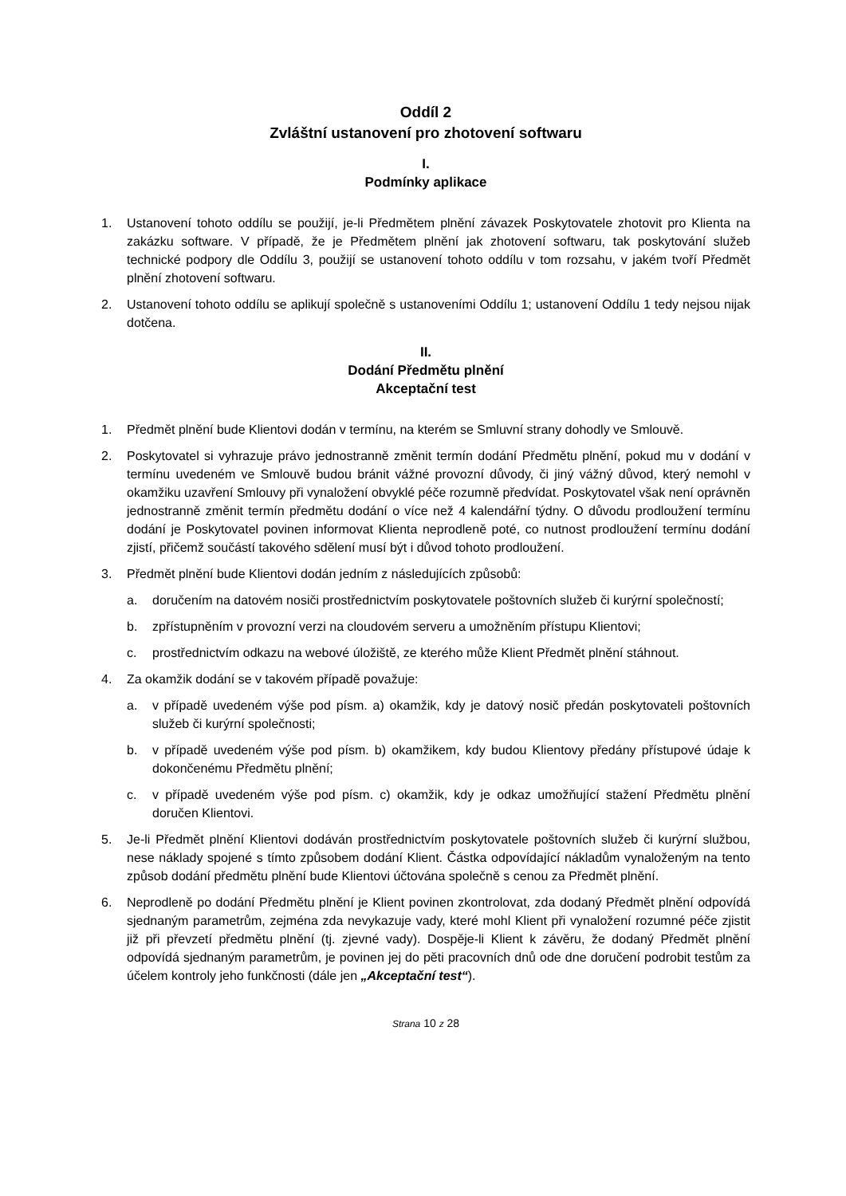Oddíl 2
Zvláštní ustanovení pro zhotovení softwaru
I.
Podmínky aplikace
1. Ustanovení tohoto oddílu se použijí, je-li Předmětem plnění závazek Poskytovatele zhotovit pro Klienta na zakázku software. V případě, že je Předmětem plnění jak zhotovení softwaru, tak poskytování služeb technické podpory dle Oddílu 3, použijí se ustanovení tohoto oddílu v tom rozsahu, v jakém tvoří Předmět plnění zhotovení softwaru.
2. Ustanovení tohoto oddílu se aplikují společně s ustanoveními Oddílu 1; ustanovení Oddílu 1 tedy nejsou nijak dotčena.
II.
Dodání Předmětu plnění
Akceptační test
1. Předmět plnění bude Klientovi dodán v termínu, na kterém se Smluvní strany dohodly ve Smlouvě.
2. Poskytovatel si vyhrazuje právo jednostranně změnit termín dodání Předmětu plnění, pokud mu v dodání v termínu uvedeném ve Smlouvě budou bránit vážné provozní důvody, či jiný vážný důvod, který nemohl v okamžiku uzavření Smlouvy při vynaložení obvyklé péče rozumně předvídat. Poskytovatel však není oprávněn jednostranně změnit termín předmětu dodání o více než 4 kalendářní týdny. O důvodu prodloužení termínu dodání je Poskytovatel povinen informovat Klienta neprodleně poté, co nutnost prodloužení termínu dodání zjistí, přičemž součástí takového sdělení musí být i důvod tohoto prodloužení.
3. Předmět plnění bude Klientovi dodán jedním z následujících způsobů:
a. doručením na datovém nosiči prostřednictvím poskytovatele poštovních služeb či kurýrní společností;
b. zpřístupněním v provozní verzi na cloudovém serveru a umožněním přístupu Klientovi;
c. prostřednictvím odkazu na webové úložiště, ze kterého může Klient Předmět plnění stáhnout.
4. Za okamžik dodání se v takovém případě považuje:
a. v případě uvedeném výše pod písm. a) okamžik, kdy je datový nosič předán poskytovateli poštovních služeb či kurýrní společnosti;
b. v případě uvedeném výše pod písm. b) okamžikem, kdy budou Klientovy předány přístupové údaje k dokončenému Předmětu plnění;
c. v případě uvedeném výše pod písm. c) okamžik, kdy je odkaz umožňující stažení Předmětu plnění doručen Klientovi.
5. Je-li Předmět plnění Klientovi dodáván prostřednictvím poskytovatele poštovních služeb či kurýrní službou, nese náklady spojené s tímto způsobem dodání Klient. Částka odpovídající nákladům vynaloženým na tento způsob dodání předmětu plnění bude Klientovi účtována společně s cenou za Předmět plnění.
6. Neprodleně po dodání Předmětu plnění je Klient povinen zkontrolovat, zda dodaný Předmět plnění odpovídá sjednaným parametrům, zejména zda nevykazuje vady, které mohl Klient při vynaložení rozumné péče zjistit již při převzetí předmětu plnění (tj. zjevné vady). Dospěje-li Klient k závěru, že dodaný Předmět plnění odpovídá sjednaným parametrům, je povinen jej do pěti pracovních dnů ode dne doručení podrobit testům za účelem kontroly jeho funkčnosti (dále jen „Akceptační test“).
Strana 10 z 28